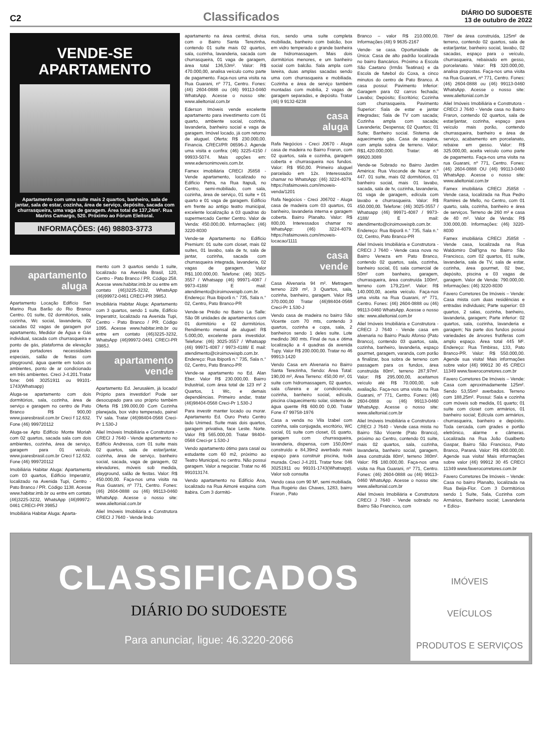C2
Classificados
DIÁRIO DO SUDOESTE
13 de outubro de 2022
VENDE-SE
APARTAMENTO
Apartamento com uma suíte mais 2 quartos, banheiro, sala de jantar, sala de estar, cozinha, área de serviço, depósito, sacada com churrasqueira, uma vaga de garagem. Área total de 137,24m². Rua Marins Camargo, 520. Próximo ao Fórum Eleitoral.
INFORMAÇÕES: (46) 98803-3773
apartamento
aluga
Apartamento Locação Edifício San Marino Rua Barão do Rio Branco Centro. 01 suíte, 02 dormitórios, sala, cozinha, Wc social, lavanderia, 02 sacadas 02 vagas de garagem por apartamento, Medidor de Água e Gás individual, sacada com churrasqueira e ponto de gás, plataforma de elevação para portadores necessidades especiais, salão de festas com playground, água quente em todos os ambientes, ponto de ar condicionado em três ambientes. Creci J-4.201.Tratar fone: 046 30251911 ou 99101-1743(Whatsapp)
Aluga-se apartamento com dois dormitórios, sala, cozinha, área de serviço e garagem no centro de Pato Branco R$ 900,00 www.joaresbrasil.com.br Creci f 12.632. Fone (46) 999720112
Aluga-se Apto Edifício Monte Moriah com 02 quartos, sacada sala com dois ambientes, cozinha, área de serviço, garagem para 01 veículo. www.joaresbrasil.com.br Creci f 12.632. Fone (46) 999720112
Imobiliária Habitar Aluga: Apartamento com 03 quartos, Edifício Imperatriz, localizado na Avenida Tupi, Centro - Pato Branco / PR. Código 1138. Acesse www.habitar.imb.br ou entre em contato (46)3225-3232, WhatsApp (46)99972-0461 CRECI-PR 3985J
Imobiliária Habitar Aluga: Aparta-
mento com 3 quartos sendo 1 suíte, localizado na Avenida Brasil, 120, Centro - Pato Branco / PR. Código 258. Acesse www.habitar.imb.br ou entre em contato (46)3225-3232, WhatsApp (46)99972-0461 CRECI-PR 3985J.
Imobiliária Habitar Aluga: Apartamento com 3 quartos, sendo 1 suíte, Edifício Imperatriz, localizado na Avenida Tupi, Centro - Pato Branco / PR. Código 1095. Acesse www.habitar.imb.br ou entre em contato (46)3225-3232, WhatsApp (46)99972-0461 CRECI-PR 3985J.
apartamento
vende
Apartamento Ed. Jerusalém, já locado! Próprio para investidor! Pode ser desocupado para uso próprio também Oferta R$ 199.000,00 Com Cozinha planejada, box vidro temperado, painel TV sala. Tratar (46)98404-0568 Creci-Pr 1.530-J
Aliel Imóveis Imobiliária e Construtora - CRECI J 7640 - Vende apartamento no Edifício Andressa, com 01 suíte mais 02 quartos, sala de estar/jantar, cozinha, área de serviço, banheiro social, sacada, vaga de garagem, 02 elevadores, móveis sob medida, playground, salão de festas. Valor: R$ 450.000,00. Faça-nos uma visita na Rua Guarani, nº 771, Centro. Fones: (46) 2604-0888 ou (46) 99113-0460 WhatsApp. Acesse o nosso site: www.alieltonial.com.br
Aliel Imóveis Imobiliária e Construtora CRECI J 7640 - Vende lindo
apartamento na área central, divisa com o Bairro Santa Terezinha, contendo 01 suíte mais 02 quartos, sala, cozinha, lavanderia, sacada com churrasqueira, 01 vaga de garagem, área total 136,53m². Valor: R$ 470.000,00, analisa veículo como parte de pagamento. Faça-nos uma visita na Rua Guarani, nº 771, Centro. Fones: (46) 2604-0888 ou (46) 99113-0460 WhatsApp. Acesse o nosso site: www.alieltonial.com.br
Ederson Imóveis vende excelente apartamento para investimento com 01 quarto, ambiente social, cozinha, lavanderia, banheiro social e vaga de garagem. Imóvel locado, já com retorno de aluguel. Oferta: R$ 230.000,00. Financia. CRECI/PR 06596-J. Agende uma visita e confira: (46) 3225-4150 / 99933-5074. Mais opções em: www.edersonimoveis.com.br.
Famex imobiliária CRECI J5858 - Vende apartamento, localizado no Edifício Petra, na Rua Itapuã, no Centro, semi-mobiliado, com sala, cozinha, área de serviço, 01 suíte + 01 quarto e 01 vaga de garagem. Edifício em frente ao antigo teatro municipal, excelente localização a 03 quadras do supermercado Center Centro. Valor de Venda: 450.000,00. Informações: (46) 3220-8030
Vende-se Apartamento no Edifício Premium: 01 suíte com closet, mais 02 suítes, 01 lavabo, sala de tv, sala de jantar, cozinha, sacada com churrasqueira integrada, lavanderia, 02 vagas de garagem. Valor R$1.100.000,00. Telefone: (46) 3025-3557 / Whatsapp (46) 99971-4087 / 9973-4188/ E mail: atendimento@ciroimoveispb.com.br. Endereço: Rua Ibiporã n.° 735, Sala n.° 02, Centro, Pato Branco-PR
Vende-se Prédio no Bairro La Salle: São 08 unidades de apartamentos com 01 dormitório e 02 dormitórios. Rendimento mensal de aluguel: R$ 5.000,00, excelente para investidor. Telefone: (46) 3025-3557 / Whatsapp (46) 99971-4087 / 9973-4188/ E mail: atendimento@ciroimoveispb.com.br. Endereço: Rua Ibiporã n.° 735, Sala n.° 02, Centro, Pato Branco-PR
Vende-se apartamento no Ed. Alan Eber. Valor R$ 230.000,00. Bairro Industrial, com área total de 123 m² 2 Quartos, 1 Wc, e demais dependências. Primeiro andar, tratar (46)98404-0568 Creci-Pr 1.530-J
Para investir manter locado ou morar. Apartamento Ed. Ouro Preto Centro lado Unimed. Suíte mais dois quartos, garagem privativa, face Leste. Norte. Valor R$ 565.000,00. Tratar 98404-0568 Creci-pr 1.530-J
Vendo apartamento ótimo para casal ou estudante com 60 m2, próximo ao Teatro Municipal, no centro. Não possui garagem. Valor a negociar. Tratar no 46 991013174.
Vendo apartamento no Edifício Ana, localizado na Rua Aimoré esquina com Itabira. Com 3 dormitó-
rios, sendo uma suíte completa mobiliada, banheiro com balcão, box em vidro temperado e grande banheira de hidromassagem. Mais dois dormitórios menores, e um banheiro social com balcão. Sala ampla com lareira, duas amplas sacadas sendo uma com churrasqueira e mobiliada. Cozinha e área de serviço também montadas com mobília, 2 vagas de garagem separadas, e depósito. Tratar (46) 9 9132-6238
casa
aluga
Rafa Negócios - Creci J0670 - Aluga casa de madeira no Bairro Fraron, com 02 quartos, sala e cozinha, garagem coberta e churrasqueira nos fundos. Valor: R$ 950,00. Primeiro aluguel parcelado em 12x. Interessados chamar no WhatsApp: (46) 3224-4079. https://rafaimoveis.com/imoveis-venda/1201
Rafa Negócios - Creci J06702 - Aluga casa de madeira com 03 quartos, 01 banheiro, lavanderia interna e garagem coberta. Bairro Planalto. Valor: R$ 800,00. Interessados chamar no WhatsApp: (46) 3224-4079. https://rafaimoveis.com/imoveis-locacao/1111
casa
vende
Casa Alvenaria 94 m². Metragem terreno 229 m², 3 Quartos, sala, cozinha, banheiro, garagem. Valor R$ 370.000,00 Tratar (46)98404-0568 Creci-Pr 1.530-J
Vendo casa de madeira no bairro São Vicente com 70 mts, contendo 3 quartos, cozinha e copa, sala, 2 banheiros sendo 1 deles suíte. Lote medindo 360 mts. Final de rua e ótima localização a 4 quadras da avenida Tupy. Valor R$ 200.000,00. Tratar no 46 99913-1420
Vendo Casa em Alvenaria no Bairro Santa Terezinha, Sendo: Área Total: 190,00 m², Área Terreno: 450,00 m², 01 suíte com hidromassagem, 02 quartos, sala c/lareira e ar condicionado, cozinha, banheiro social, edícula, piscina c/aquecimento solar, sistema de água quente R$ 600.00 0,00. Tratar Fone 47 99758-1976
Casa a venda no Vila Izabel com cozinha, sala conjugada, escritório, WC social, 01 suíte com closet, 01 quarto, garagem com churrasqueira, lavanderia, dispensa, com 150,00m² construído e 84,39m2 averbado mais espaço para construir piscina, toda murada. Creci J-4.201. Tratar fone: 046 30251911 ou 99101-1743(Whatsapp). Valor sob consulta
Vendo casa com 90 M², semi mobiliada. Rua Rogério das Chaves, 1283, bairro Fraron , Pato
Branco – valor R$ 210.000,00. Informações (48) 9 9635-2167
Vende- se casa. Oportunidade de Única: Casa de alto padrão localizada no bairro Bancários. Próximo a Escola São Caetano (Irmãs Teatinas) e da Escola de futebol do Coxa, a cinco minutos do centro de Pato Branco. A casa possui: Pavimento Inferior: Garagem para 02 carros fechada; Lavabo; Depósito; Escritório; Cozinha com churrasqueira. Pavimento Superior: Sala de estar e jantar integradas; Sala de TV com sacada; Cozinha ampla com sacada; Lavanderia; Despensa; 02 Quartos; 01 Suíte; Banheiro social. Sistema de aquecimento gás. Casa de esquina, com ampla sobra de terreno. Valor: R$1.420.000,000. Tratar: 46 99920.3089
Vende-se Sobrado no Bairro Jardim América: Rua Visconde de Nacar n.º 447. 01 suíte, mais 02 dormitórios, 01 banheiro social, mais 01 lavabo, sacada, sala de tv, cozinha, lavanderia, 01 vaga de garagem, edícula com lavabo e churrasqueira. Valor: R$ 450.000,00. Telefone: (46) 3025-3557 / Whatsapp (46) 99971-4087 / 9973-4188/ E mail: atendimento@ciroimoveispb.com.br. Endereço: Rua Ibiporã n.° 735, Sala n.° 02, Centro, Pato Branco-PR
Aliel Imóveis Imobiliária e Construtora - CRECI J 7640 - Vende casa nova no Bairro Veneza em Pato Branco, contendo 02 quartos, sala, cozinha, banheiro social, 01 sala comercial de 50m² com banheiro, garagem, churrasqueira, área construída 100m², terreno com 179,21m². Valor: R$ 140.000,00, aceita veículo. Faça-nos uma visita na Rua Guarani, nº 771, Centro. Fones: (46) 2604-0888 ou (46) 99113-0460 WhatsApp. Acesse o nosso site: www.alieltonial.com.br
Aliel Imóveis Imobiliária e Construtora - CRECI J 7640 - Vende casa em alvenaria no Bairro Paulo Afonso (Pato Branco), contendo 03 quartos, sala, cozinha, banheiro, lavanderia, espaço gourmet, garagem, varanda, com porão a finalizar, boa sobra de terreno com passagem para os fundos, área construída 80m², terreno 287,97m². Valor: R$ 295.000,00, aceitamos veículo até R$ 70.000,00, sob avaliação. Faça-nos uma visita na Rua Guarani, nº 771, Centro. Fones: (46) 2604-0888 ou (46) 99113-0460 WhatsApp. Acesse o nosso site: www.alieltonial.com.br
Aliel Imóveis Imobiliária e Construtora - CRECI J 7640 - Vende casa mista no Bairro São Vicente (Pato Branco), próximo ao Centro, contendo 01 suíte, mais 02 quartos, sala, cozinha, lavanderia, banheiro social, garagem, área construída 80m², terreno 380m². Valor: R$ 180.000,00. Faça-nos uma visita na Rua Guarani, nº 771, Centro. Fones: (46) 2604-0888 ou (46) 99113-0460 WhatsApp. Acesse o nosso site: www.alieltonial.com.br
Aliel Imóveis Imobiliária e Construtora CRECI J 7640 - Vende sobrado no Bairro São Francisco, com
78m² de área construída, 125m² de terreno, contendo 02 quartos, sala de estar/jantar, banheiro social, lavabo, 02 sacadas, espaço para o veículo, churrasqueira, rebaixado em gesso, porcelanato. Valor: R$ 320.000,00, analisa propostas. Faça-nos uma visita na Rua Guarani, nº 771, Centro. Fones: (46) 2604-0888 ou (46) 99113-0460 WhatsApp. Acesse o nosso site: www.alieltonial.com.br
Aliel Imóveis Imobiliária e Construtora - CRECI J 7640 - Vende casa no Bairro Fraron, contendo 02 quartos, sala de estar/jantar, cozinha, espaço para veículo mais porão, contendo churrasqueira, banheiro e área de serviço, acabamento em porcelanato, rebaixe em gesso. Valor: R$ 325.000,00, aceita veículo como parte de pagamento. Faça-nos uma visita na rua Guarani, nº 771, Centro. Fones: (46) 2604-0888 OU (46) 99113-0460 WhatsApp. Acesse o nosso site: www.alieltonial.com.br
Famex imobiliária CRECI J5858 - Vende casa, localizada na Rua Pedro Ramires de Mello, no Centro, com 01 quarto, sala, cozinha, banheiro e área de serviços. Terreno de 260 m² e casa de 40 m². Valor de Venda: R$ 330.000,00. Informações: (46) 3220-8030
Famex imobiliária CRECI J5858 - Vende casa, localizada na Rua Waldomiro Dall'Igna no Bairro São Francisco, com 02 quartos, 01 suíte, lavanderia, sala de TV, sala de estar, cozinha, área gourmet, 02 bwc, depósito, piscina e 03 vagas de garagem. Valor de Venda: 790.000,00. Informações: (46) 3220-8030
Favero Corretores De Imóveis – Vende: Casa mista com duas residências e entradas individuais; Parte superior: 03 quartos, 2 salas, cozinha, banheiro, lavanderia, garagem; Parte inferior: 02 quartos, sala, cozinha, lavanderia e garagem; Na parte dos fundos possui variedades de árvores frutíferas com amplo espaço. Área total 445 M². Endereço: Rua Timbiras, 133, Pato Branco-PR. Valor: R$ 550.000,00. Agende sua visita! Mais informações sobre valor (46) 99912 30 45 CRECI 11349 www.faverocorretores.com.br
Favero Corretores De Imóveis – Vende: Casa com aproximadamente 125m². Sendo 53,55m² averbados. Terreno com 188,25m². Possui: Sala e cozinha com móveis sob medida, 01 quarto; 01 suíte com closet com armários, 01 banheiro social; Edícula com armários, churrasqueira, banheiro e depósito. Toda cercada, com grades e portão eletrônico, alarme e câmeras. Localizada na Rua João Gualberto Gaspar, Bairro São Francisco, Pato Branco, Paraná. Valor: R$ 400.000,00. Agende sua visita! Mais informações sobre valor (46) 99912 30 45 CRECI 11349 www.faverocorretores.com.br
Favero Corretores De Imóveis – Vende: Casa no bairro Planalto, localizada na Rua Beija-Flor. Com 3 Dormitórios sendo 1 Suíte, Sala, Cozinha com Armários, Banheiro social; Lavanderia + Edícu-
CLASSIFICADOS
DIÁRIO DO SUDOESTE
Para anunciar, ligue: 46.3220-2066
IMÓVEIS
VEÍCULOS
PRODUTOS E SERVIÇOS